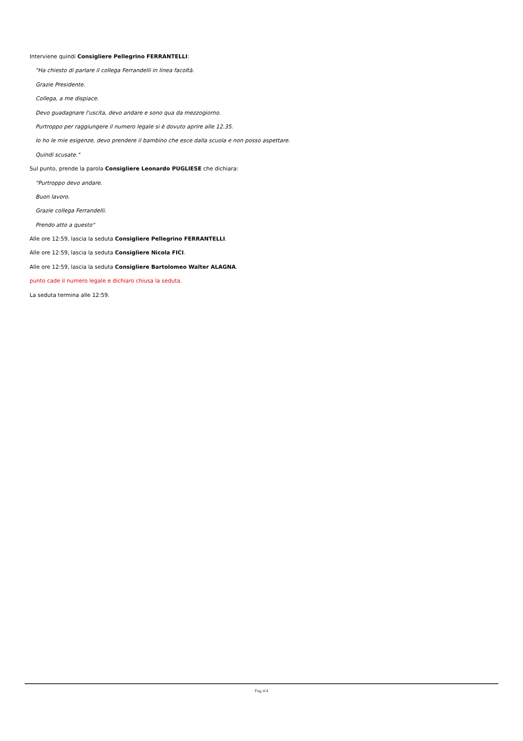Interviene quindi Consigliere Pellegrino FERRANTELLI:
"Ha chiesto di parlare il collega Ferrandelli in linea facoltà.
Grazie Presidente.
Collega, a me dispiace.
Devo guadagnare l'uscita, devo andare e sono qua da mezzogiorno.
Purtroppo per raggiungere il numero legale si è dovuto aprire alle 12.35.
Io ho le mie esigenze, devo prendere il bambino che esce dalla scuola e non posso aspettare.
Quindi scusate."
Sul punto, prende la parola Consigliere Leonardo PUGLIESE che dichiara:
"Purtroppo devo andare.
Buon lavoro.
Grazie collega Ferrandelli.
Prendo atto a questo"
Alle ore 12:59, lascia la seduta Consigliere Pellegrino FERRANTELLI.
Alle ore 12:59, lascia la seduta Consigliere Nicola FICI.
Alle ore 12:59, lascia la seduta Consigliere Bartolomeo Walter ALAGNA.
punto cade il numero legale e dichiaro chiusa la seduta.
La seduta termina alle 12:59.
Pag.4/4